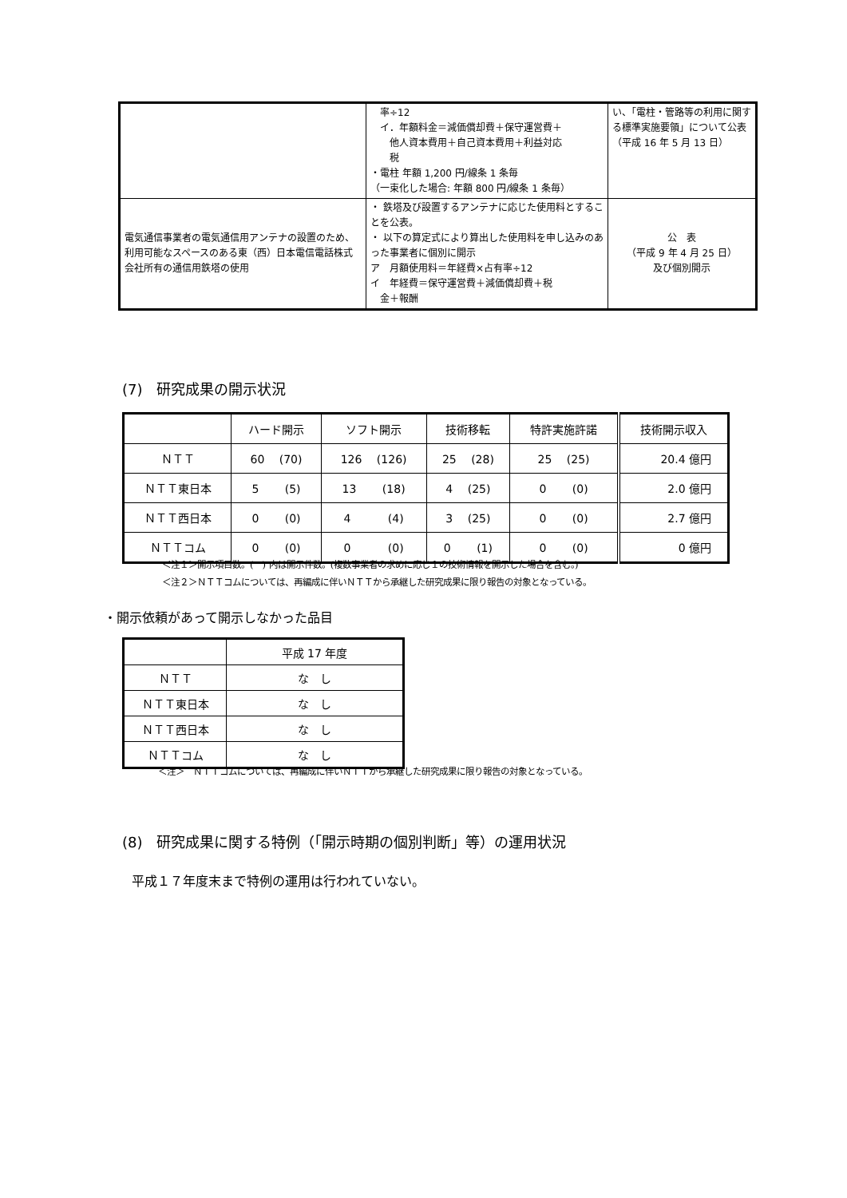| | 率÷12 イ．年額料金＝減価償却費＋保守運営費＋ 他人資本費用＋自己資本費用＋利益対応 税 ・電柱 年額 1,200 円/線条 1 条毎 （一束化した場合: 年額 800 円/線条 1 条毎） | い、「電柱・管路等の利用に関する標準実施要領」について公表（平成 16 年 5 月 13 日） |
| 電気通信事業者の電気通信用アンテナの設置のため、利用可能なスペースのある東（西）日本電信電話株式会社所有の通信用鉄塔の使用 | ・ 鉄塔及び設置するアンテナに応じた使用料とすることを公表。 ・ 以下の算定式により算出した使用料を申し込みのあった事業者に個別に開示 ア 月額使用料＝年経費×占有率÷12 イ 年経費＝保守運営費＋減価償却費＋税 金＋報酬 | 公 表 （平成 9 年 4 月 25 日） 及び個別開示 |
(7)　研究成果の開示状況
| | ハード開示 | ソフト開示 | 技術移転 | 特許実施許諾 | 技術開示収入 |
| --- | --- | --- | --- | --- | --- |
| ＮＴＴ | 60 (70) | 126 (126) | 25 (28) | 25 (25) | 20.4 億円 |
| ＮＴＴ東日本 | 5 (5) | 13 (18) | 4 (25) | 0 (0) | 2.0 億円 |
| ＮＴＴ西日本 | 0 (0) | 4 (4) | 3 (25) | 0 (0) | 2.7 億円 |
| ＮＴＴコム | 0 (0) | 0 (0) | 0 (1) | 0 (0) | 0 億円 |
＜注１＞開示項目数。(　) 内は開示件数。(複数事業者の求めに応じ１の技術情報を開示した場合を含む。)
＜注２＞ＮＴＴコムについては、再編成に伴いＮＴＴから承継した研究成果に限り報告の対象となっている。
・開示依頼があって開示しなかった品目
| | 平成 17 年度 |
| --- | --- |
| ＮＴＴ | な し |
| ＮＴＴ東日本 | な し |
| ＮＴＴ西日本 | な し |
| ＮＴＴコム | な し |
＜注＞　ＮＴＴコムについては、再編成に伴いＮＴＴから承継した研究成果に限り報告の対象となっている。
(8)　研究成果に関する特例（「開示時期の個別判断」等）の運用状況
平成１７年度末まで特例の運用は行われていない。